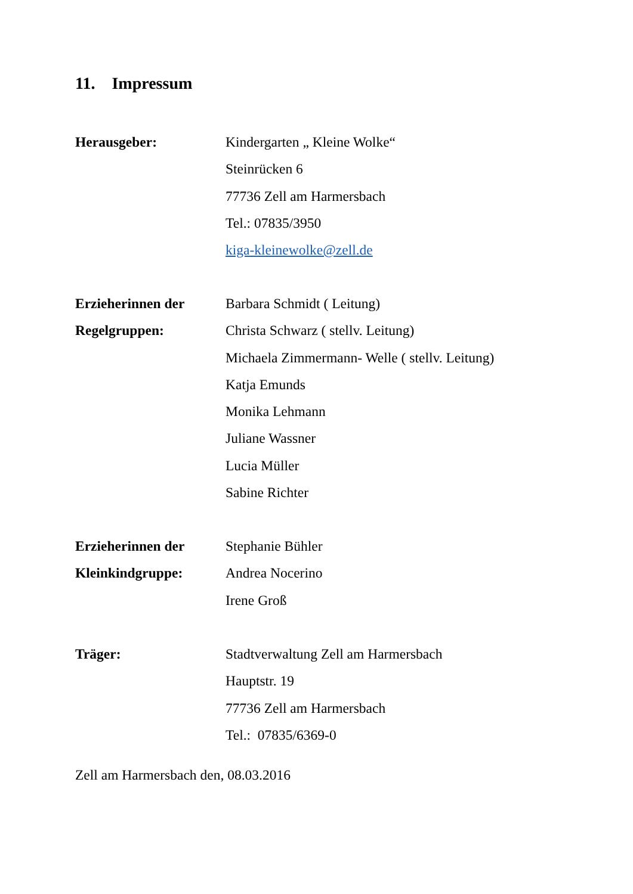11. Impressum
Herausgeber: Kindergarten „ Kleine Wolke“
Steinrücken 6
77736 Zell am Harmersbach
Tel.: 07835/3950
kiga-kleinewolke@zell.de
Erzieherinnen der
Regelgruppen:
Barbara Schmidt ( Leitung)
Christa Schwarz ( stellv. Leitung)
Michaela Zimmermann- Welle ( stellv. Leitung)
Katja Emunds
Monika Lehmann
Juliane Wassner
Lucia Müller
Sabine Richter
Erzieherinnen der
Kleinkindgruppe:
Stephanie Bühler
Andrea Nocerino
Irene Groß
Träger: Stadtverwaltung Zell am Harmersbach
Hauptstr. 19
77736 Zell am Harmersbach
Tel.: 07835/6369-0
Zell am Harmersbach den, 08.03.2016